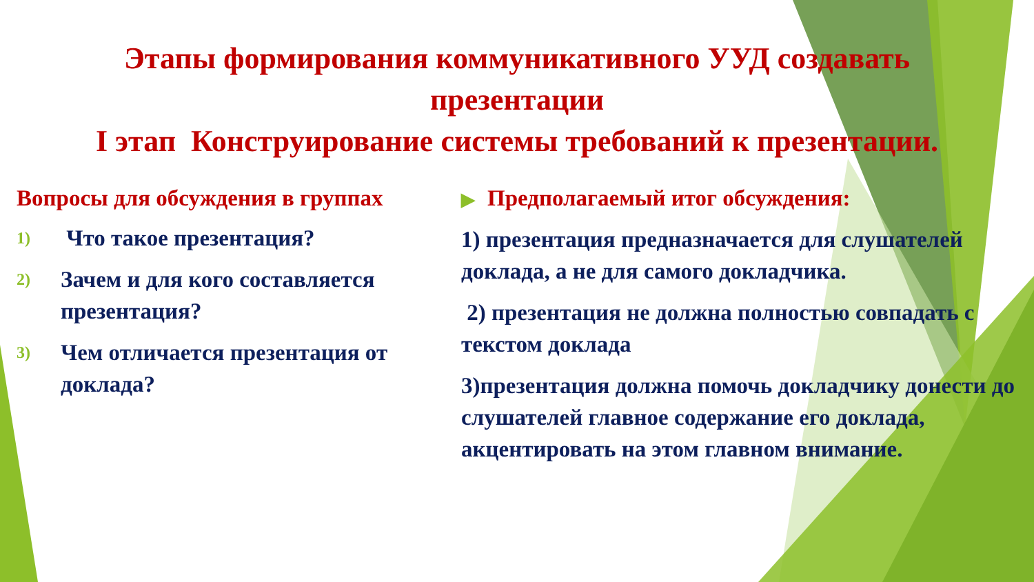Этапы формирования коммуникативного УУД создавать
презентации
I этап Конструирование системы требований к презентации.
Вопросы для обсуждения в группах
1) Что такое презентация?
2) Зачем и для кого составляется презентация?
3) Чем отличается презентация от доклада?
▶ Предполагаемый итог обсуждения:
1) презентация предназначается для слушателей доклада, а не для самого докладчика.
2) презентация не должна полностью совпадать с текстом доклада
3)презентация должна помочь докладчику донести до слушателей главное содержание его доклада, акцентировать на этом главном внимание.